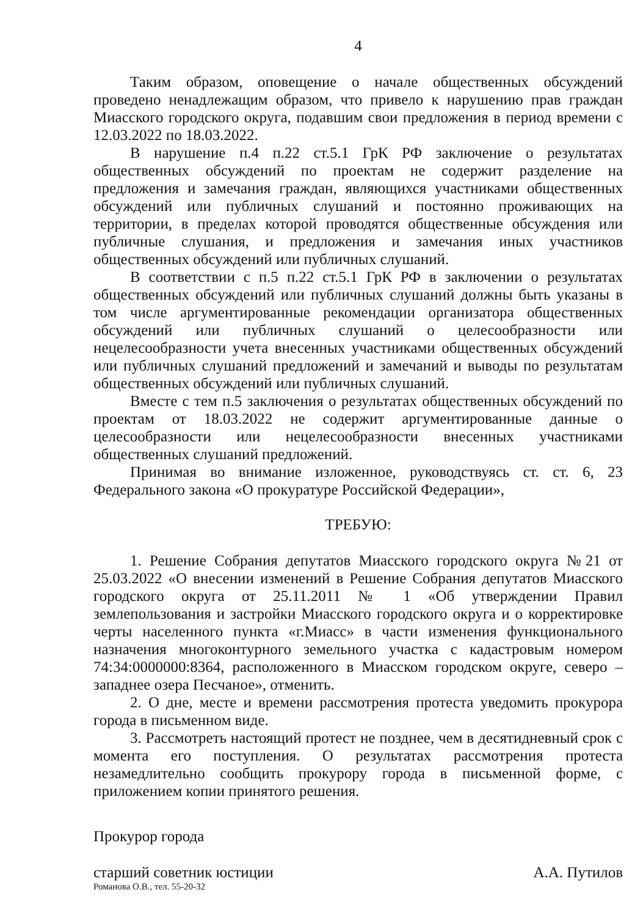4
Таким образом, оповещение о начале общественных обсуждений проведено ненадлежащим образом, что привело к нарушению прав граждан Миасского городского округа, подавшим свои предложения в период времени с 12.03.2022 по 18.03.2022.
В нарушение п.4 п.22 ст.5.1 ГрК РФ заключение о результатах общественных обсуждений по проектам не содержит разделение на предложения и замечания граждан, являющихся участниками общественных обсуждений или публичных слушаний и постоянно проживающих на территории, в пределах которой проводятся общественные обсуждения или публичные слушания, и предложения и замечания иных участников общественных обсуждений или публичных слушаний.
В соответствии с п.5 п.22 ст.5.1 ГрК РФ в заключении о результатах общественных обсуждений или публичных слушаний должны быть указаны в том числе аргументированные рекомендации организатора общественных обсуждений или публичных слушаний о целесообразности или нецелесообразности учета внесенных участниками общественных обсуждений или публичных слушаний предложений и замечаний и выводы по результатам общественных обсуждений или публичных слушаний.
Вместе с тем п.5 заключения о результатах общественных обсуждений по проектам от 18.03.2022 не содержит аргументированные данные о целесообразности или нецелесообразности внесенных участниками общественных слушаний предложений.
Принимая во внимание изложенное, руководствуясь ст. ст. 6, 23 Федерального закона «О прокуратуре Российской Федерации»,
ТРЕБУЮ:
1. Решение Собрания депутатов Миасского городского округа №21 от 25.03.2022 «О внесении изменений в Решение Собрания депутатов Миасского городского округа от 25.11.2011 № 1 «Об утверждении Правил землепользования и застройки Миасского городского округа и о корректировке черты населенного пункта «г.Миасс» в части изменения функционального назначения многоконтурного земельного участка с кадастровым номером 74:34:0000000:8364, расположенного в Миасском городском округе, северо – западнее озера Песчаное», отменить.
2. О дне, месте и времени рассмотрения протеста уведомить прокурора города в письменном виде.
3. Рассмотреть настоящий протест не позднее, чем в десятидневный срок с момента его поступления. О результатах рассмотрения протеста незамедлительно сообщить прокурору города в письменной форме, с приложением копии принятого решения.
Прокурор города
старший советник юстиции А.А. Путилов
Романова О.В., тел. 55-20-32